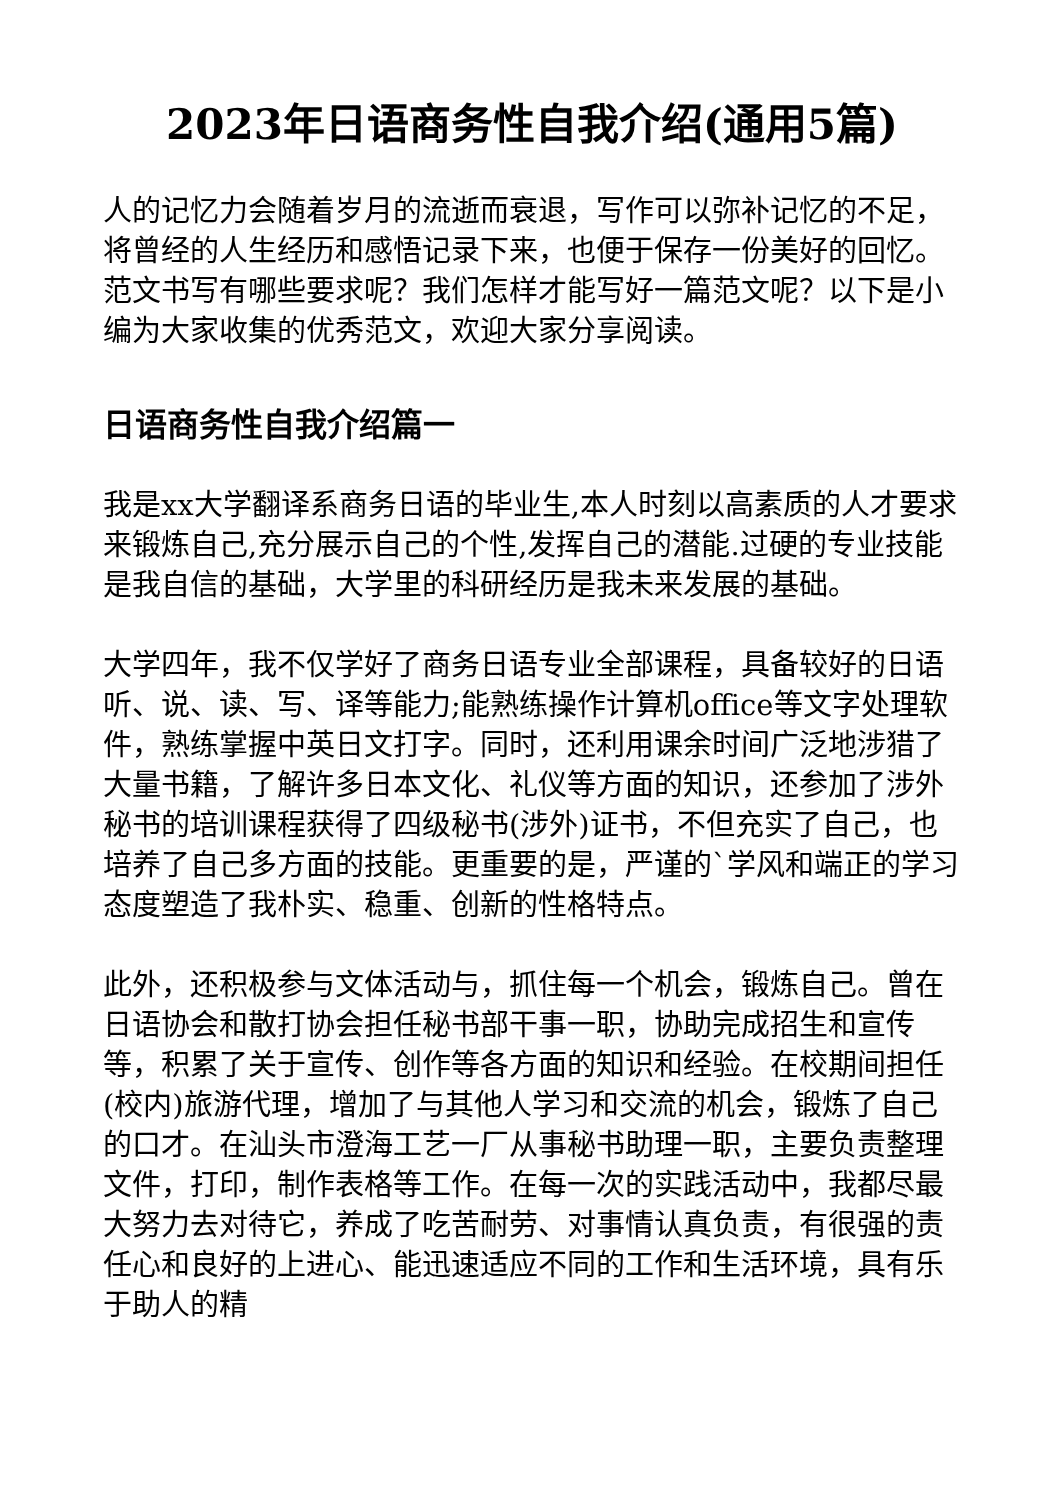2023年日语商务性自我介绍(通用5篇)
人的记忆力会随着岁月的流逝而衰退，写作可以弥补记忆的不足，将曾经的人生经历和感悟记录下来，也便于保存一份美好的回忆。范文书写有哪些要求呢？我们怎样才能写好一篇范文呢？以下是小编为大家收集的优秀范文，欢迎大家分享阅读。
日语商务性自我介绍篇一
我是xx大学翻译系商务日语的毕业生,本人时刻以高素质的人才要求来锻炼自己,充分展示自己的个性,发挥自己的潜能.过硬的专业技能是我自信的基础，大学里的科研经历是我未来发展的基础。
大学四年，我不仅学好了商务日语专业全部课程，具备较好的日语听、说、读、写、译等能力;能熟练操作计算机office等文字处理软件，熟练掌握中英日文打字。同时，还利用课余时间广泛地涉猎了大量书籍，了解许多日本文化、礼仪等方面的知识，还参加了涉外秘书的培训课程获得了四级秘书(涉外)证书，不但充实了自己，也培养了自己多方面的技能。更重要的是，严谨的`学风和端正的学习态度塑造了我朴实、稳重、创新的性格特点。
此外，还积极参与文体活动与，抓住每一个机会，锻炼自己。曾在日语协会和散打协会担任秘书部干事一职，协助完成招生和宣传等，积累了关于宣传、创作等各方面的知识和经验。在校期间担任(校内)旅游代理，增加了与其他人学习和交流的机会，锻炼了自己的口才。在汕头市澄海工艺一厂从事秘书助理一职，主要负责整理文件，打印，制作表格等工作。在每一次的实践活动中，我都尽最大努力去对待它，养成了吃苦耐劳、对事情认真负责，有很强的责任心和良好的上进心、能迅速适应不同的工作和生活环境，具有乐于助人的精